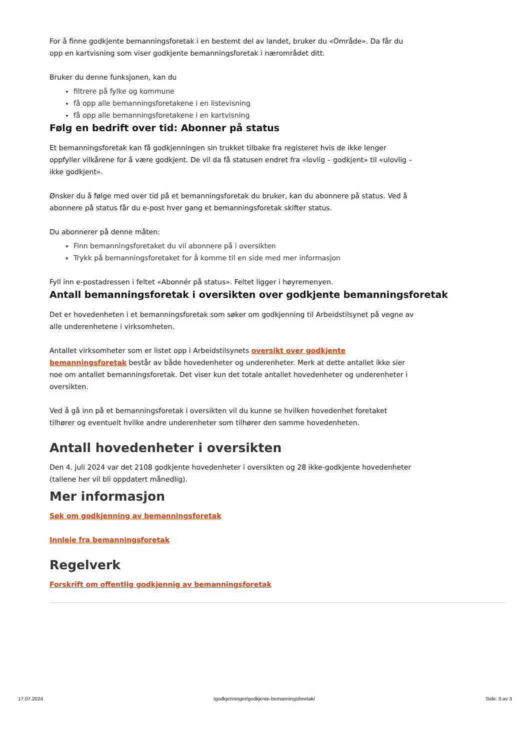For å finne godkjente bemanningsforetak i en bestemt del av landet, bruker du «Område». Da får du opp en kartvisning som viser godkjente bemanningsforetak i nærområdet ditt.
Bruker du denne funksjonen, kan du
filtrere på fylke og kommune
få opp alle bemanningsforetakene i en listevisning
få opp alle bemanningsforetakene i en kartvisning
Følg en bedrift over tid: Abonner på status
Et bemanningsforetak kan få godkjenningen sin trukket tilbake fra registeret hvis de ikke lenger oppfyller vilkårene for å være godkjent. De vil da få statusen endret fra «lovlig – godkjent» til «ulovlig – ikke godkjent».
Ønsker du å følge med over tid på et bemanningsforetak du bruker, kan du abonnere på status. Ved å abonnere på status får du e-post hver gang et bemanningsforetak skifter status.
Du abonnerer på denne måten:
Finn bemanningsforetaket du vil abonnere på i oversikten
Trykk på bemanningsforetaket for å komme til en side med mer informasjon
Fyll inn e-postadressen i feltet «Abonnér på status». Feltet ligger i høyremenyen.
Antall bemanningsforetak i oversikten over godkjente bemanningsforetak
Det er hovedenheten i et bemanningsforetak som søker om godkjenning til Arbeidstilsynet på vegne av alle underenhetene i virksomheten.
Antallet virksomheter som er listet opp i Arbeidstilsynets oversikt over godkjente bemanningsforetak består av både hovedenheter og underenheter. Merk at dette antallet ikke sier noe om antallet bemanningsforetak. Det viser kun det totale antallet hovedenheter og underenheter i oversikten.
Ved å gå inn på et bemanningsforetak i oversikten vil du kunne se hvilken hovedenhet foretaket tilhører og eventuelt hvilke andre underenheter som tilhører den samme hovedenheten.
Antall hovedenheter i oversikten
Den 4. juli 2024 var det 2108 godkjente hovedenheter i oversikten og 28 ikke-godkjente hovedenheter (tallene her vil bli oppdatert månedlig).
Mer informasjon
Søk om godkjenning av bemanningsforetak
Innleie fra bemanningsforetak
Regelverk
Forskrift om offentlig godkjennig av bemanningsforetak
17.07.2024 /godkjenninger/godkjente-bemanningsforetak/ Side: 3 av 3